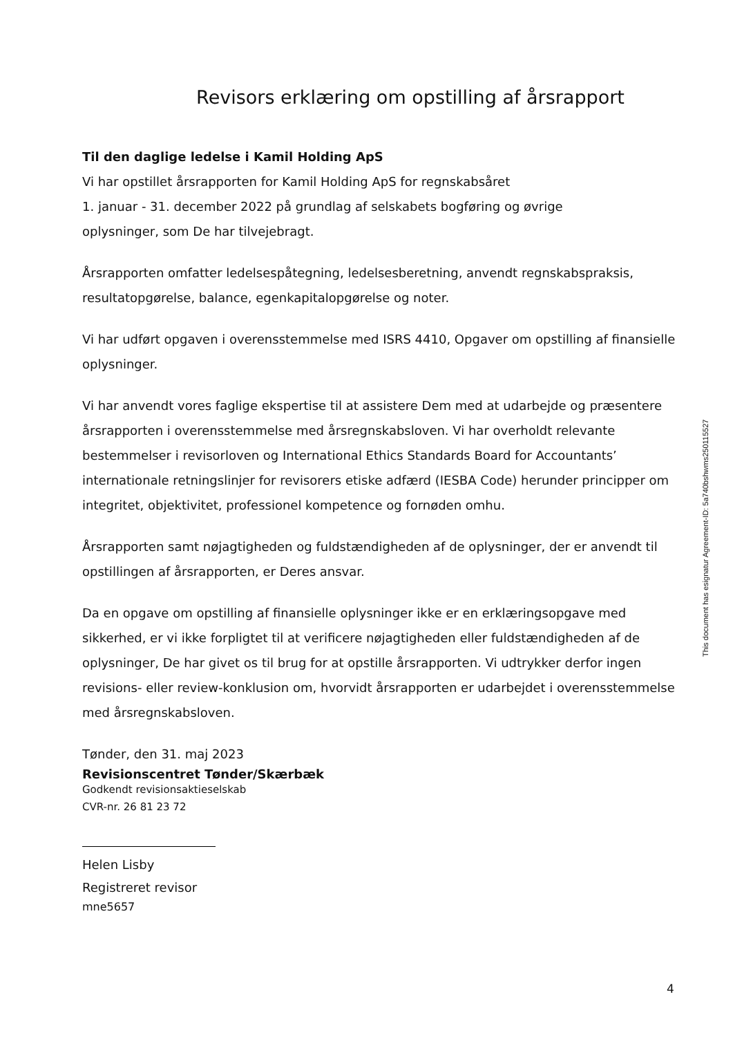Revisors erklæring om opstilling af årsrapport
Til den daglige ledelse i Kamil Holding ApS
Vi har opstillet årsrapporten for Kamil Holding ApS for regnskabsåret
1. januar - 31. december 2022 på grundlag af selskabets bogføring og øvrige
oplysninger, som De har tilvejebragt.
Årsrapporten omfatter ledelsespåtegning, ledelsesberetning, anvendt regnskabspraksis, resultatopgørelse, balance, egenkapitalopgørelse og noter.
Vi har udført opgaven i overensstemmelse med ISRS 4410, Opgaver om opstilling af finansielle oplysninger.
Vi har anvendt vores faglige ekspertise til at assistere Dem med at udarbejde og præsentere årsrapporten i overensstemmelse med årsregnskabsloven. Vi har overholdt relevante bestemmelser i revisorloven og International Ethics Standards Board for Accountants’ internationale retningslinjer for revisorers etiske adfærd (IESBA Code) herunder principper om integritet, objektivitet, professionel kompetence og fornøden omhu.
Årsrapporten samt nøjagtigheden og fuldstændigheden af de oplysninger, der er anvendt til opstillingen af årsrapporten, er Deres ansvar.
Da en opgave om opstilling af finansielle oplysninger ikke er en erklæringsopgave med sikkerhed, er vi ikke forpligtet til at verificere nøjagtigheden eller fuldstændigheden af de oplysninger, De har givet os til brug for at opstille årsrapporten. Vi udtrykker derfor ingen revisions- eller review-konklusion om, hvorvidt årsrapporten er udarbejdet i overensstemmelse med årsregnskabsloven.
Tønder, den 31. maj 2023
Revisionscentret Tønder/Skærbæk
Godkendt revisionsaktieselskab
CVR-nr. 26 81 23 72
Helen Lisby
Registreret revisor
mne5657
This document has esignatur Agreement-ID: 5a740bshwms250115527
4